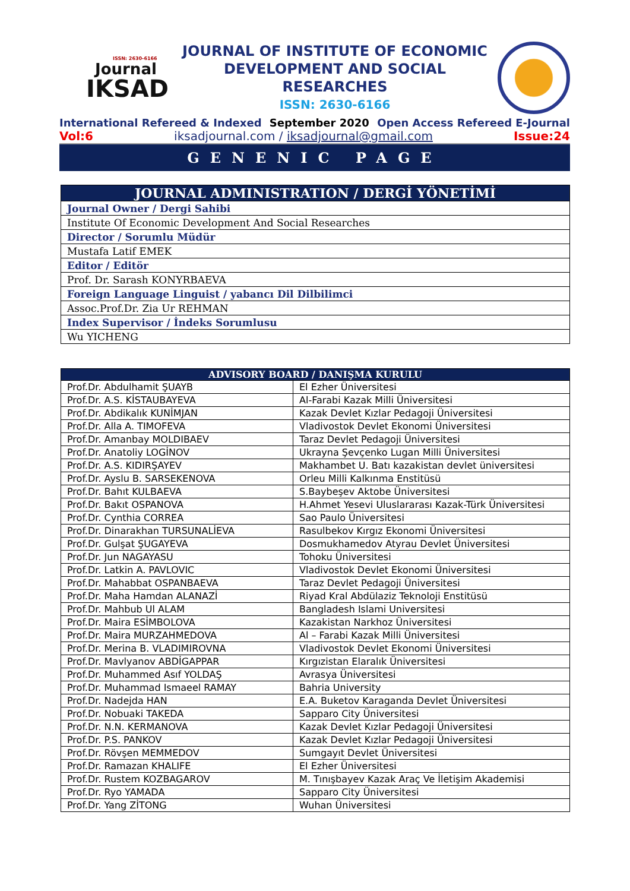ISSN: 2630-6166
Journal
IKSAD
JOURNAL OF INSTITUTE OF ECONOMIC DEVELOPMENT AND SOCIAL RESEARCHES
ISSN: 2630-6166
International Refereed & Indexed September 2020 Open Access Refereed E-Journal
Vol:6 iksadjournal.com / iksadjournal@gmail.com Issue:24
GENENIC PAGE
| JOURNAL ADMINISTRATION / DERGİ YÖNETİMİ |
| --- |
| Journal Owner / Dergi Sahibi |
| Institute Of Economic Development And Social Researches |
| Director / Sorumlu Müdür |
| Mustafa Latif EMEK |
| Editor / Editör |
| Prof. Dr. Sarash KONYRBAEVA |
| Foreign Language Linguist / yabancı Dil Dilbilimci |
| Assoc.Prof.Dr. Zia Ur REHMAN |
| Index Supervisor / İndeks Sorumlusu |
| Wu YICHENG |
| ADVISORY BOARD / DANIŞMA KURULU | |
| --- | --- |
| Prof.Dr. Abdulhamit ŞUAYB | El Ezher Üniversitesi |
| Prof.Dr. A.S. KİSTAUBAYEVA | Al-Farabi Kazak Milli Üniversitesi |
| Prof.Dr. Abdikalık KUNİMJAN | Kazak Devlet Kızlar Pedagoji Üniversitesi |
| Prof.Dr. Alla A. TIMOFEVA | Vladivostok Devlet Ekonomi Üniversitesi |
| Prof.Dr. Amanbay MOLDIBAEV | Taraz Devlet Pedagoji Üniversitesi |
| Prof.Dr. Anatoliy LOGİNOV | Ukrayna Şevçenko Lugan Milli Üniversitesi |
| Prof.Dr. A.S. KIDIRŞAYEV | Makhambet U. Batı kazakistan devlet üniversitesi |
| Prof.Dr. Ayslu B. SARSEKENOVA | Orleu Milli Kalkınma Enstitüsü |
| Prof.Dr. Bahıt KULBAEVA | S.Baybeşev Aktobe Üniversitesi |
| Prof.Dr. Bakıt OSPANOVA | H.Ahmet Yesevi Uluslararası Kazak-Türk Üniversitesi |
| Prof.Dr. Cynthia CORREA | Sao Paulo Üniversitesi |
| Prof.Dr. Dinarakhan TURSUNALİEVA | Rasulbekov Kırgız Ekonomi Üniversitesi |
| Prof.Dr. Gulşat ŞUGAYEVA | Dosmukhamedov Atyrau Devlet Üniversitesi |
| Prof.Dr. Jun NAGAYASU | Tohoku Üniversitesi |
| Prof.Dr. Latkin A. PAVLOVIC | Vladivostok Devlet Ekonomi Üniversitesi |
| Prof.Dr. Mahabbat OSPANBAEVA | Taraz Devlet Pedagoji Üniversitesi |
| Prof.Dr. Maha Hamdan ALANAZİ | Riyad Kral Abdülaziz Teknoloji Enstitüsü |
| Prof.Dr. Mahbub Ul ALAM | Bangladesh Islami Universitesi |
| Prof.Dr. Maira ESİMBOLOVA | Kazakistan Narkhoz Üniversitesi |
| Prof.Dr. Maira MURZAHMEDOVA | Al – Farabi Kazak Milli Üniversitesi |
| Prof.Dr. Merina B. VLADIMIROVNA | Vladivostok Devlet Ekonomi Üniversitesi |
| Prof.Dr. Mavlyanov ABDİGAPPAR | Kırgızistan Elaralık Üniversitesi |
| Prof.Dr. Muhammed Asıf YOLDAŞ | Avrasya Üniversitesi |
| Prof.Dr. Muhammad Ismaeel RAMAY | Bahria University |
| Prof.Dr. Nadejda HAN | E.A. Buketov Karaganda Devlet Üniversitesi |
| Prof.Dr. Nobuaki TAKEDA | Sapparo City Üniversitesi |
| Prof.Dr. N.N. KERMANOVA | Kazak Devlet Kızlar Pedagoji Üniversitesi |
| Prof.Dr. P.S. PANKOV | Kazak Devlet Kızlar Pedagoji Üniversitesi |
| Prof.Dr. Rövşen MEMMEDOV | Sumgayıt Devlet Üniversitesi |
| Prof.Dr. Ramazan KHALIFE | El Ezher Üniversitesi |
| Prof.Dr. Rustem KOZBAGAROV | M. Tınışbayev Kazak Araç Ve İletişim Akademisi |
| Prof.Dr. Ryo YAMADA | Sapparo City Üniversitesi |
| Prof.Dr. Yang ZİTONG | Wuhan Üniversitesi |